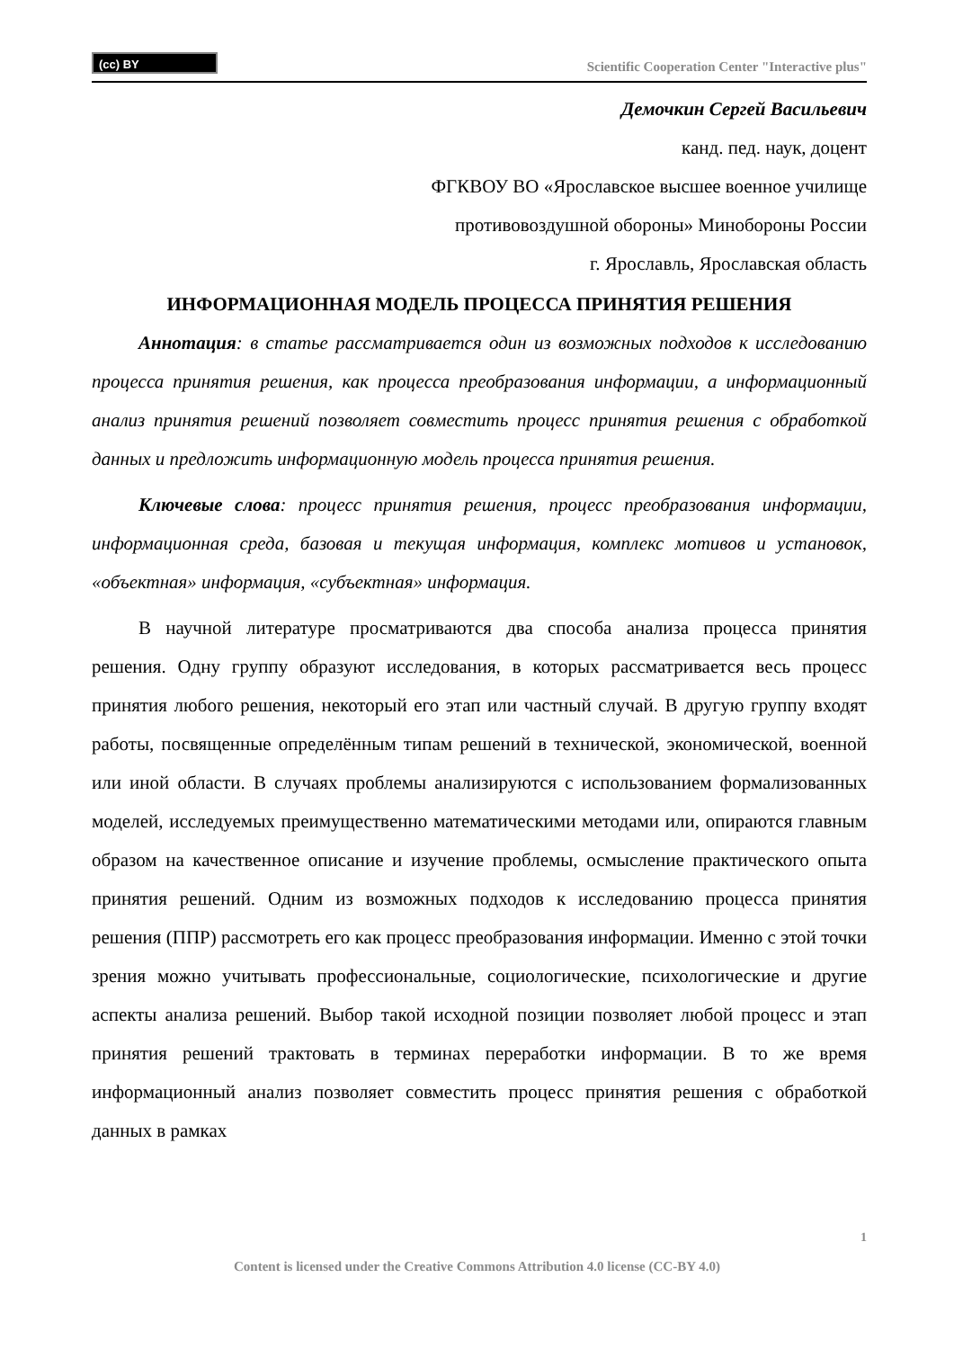(cc) BY
Scientific Cooperation Center "Interactive plus"
Демочкин Сергей Васильевич
канд. пед. наук, доцент
ФГКВОУ ВО «Ярославское высшее военное училище
противовоздушной обороны» Минобороны России
г. Ярославль, Ярославская область
ИНФОРМАЦИОННАЯ МОДЕЛЬ ПРОЦЕССА ПРИНЯТИЯ РЕШЕНИЯ
Аннотация: в статье рассматривается один из возможных подходов к исследованию процесса принятия решения, как процесса преобразования информации, а информационный анализ принятия решений позволяет совместить процесс принятия решения с обработкой данных и предложить информационную модель процесса принятия решения.
Ключевые слова: процесс принятия решения, процесс преобразования информации, информационная среда, базовая и текущая информация, комплекс мотивов и установок, «объектная» информация, «субъектная» информация.
В научной литературе просматриваются два способа анализа процесса принятия решения. Одну группу образуют исследования, в которых рассматривается весь процесс принятия любого решения, некоторый его этап или частный случай. В другую группу входят работы, посвященные определённым типам решений в технической, экономической, военной или иной области. В случаях проблемы анализируются с использованием формализованных моделей, исследуемых преимущественно математическими методами или, опираются главным образом на качественное описание и изучение проблемы, осмысление практического опыта принятия решений. Одним из возможных подходов к исследованию процесса принятия решения (ППР) рассмотреть его как процесс преобразования информации. Именно с этой точки зрения можно учитывать профессиональные, социологические, психологические и другие аспекты анализа решений. Выбор такой исходной позиции позволяет любой процесс и этап принятия решений трактовать в терминах переработки информации. В то же время информационный анализ позволяет совместить процесс принятия решения с обработкой данных в рамках
1
Content is licensed under the Creative Commons Attribution 4.0 license (CC-BY 4.0)